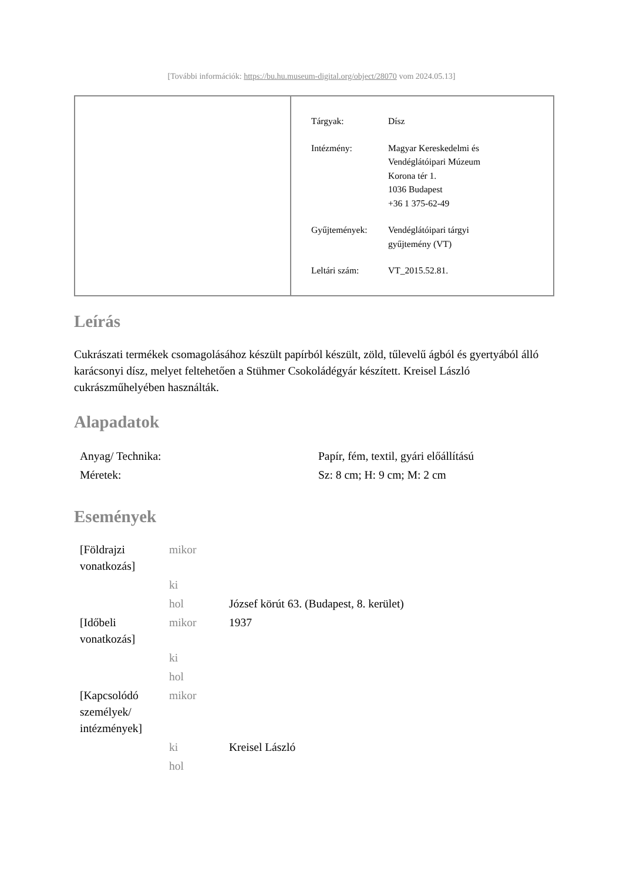[További információk: https://bu.hu.museum-digital.org/object/28070 vom 2024.05.13]
| Tárgyak: | Dísz |
| Intézmény: | Magyar Kereskedelmi és Vendéglátóipari Múzeum Korona tér 1. 1036 Budapest +36 1 375-62-49 |
| Gyűjtemények: | Vendéglátóipari tárgyi gyűjtemény (VT) |
| Leltári szám: | VT_2015.52.81. |
Leírás
Cukrászati termékek csomagolásához készült papírból készült, zöld, tűlevelű ágból és gyertyából álló karácsonyi dísz, melyet feltehetően a Stühmer Csokoládégyár készített. Kreisel László cukrászműhelyében használták.
Alapadatok
| Anyag/ Technika: | Papír, fém, textil, gyári előállítású |
| Méretek: | Sz: 8 cm; H: 9 cm; M: 2 cm |
Események
| [Földrajzi vonatkozás] | mikor | |
| | ki | |
| | hol | József körút 63. (Budapest, 8. kerület) |
| [Időbeli vonatkozás] | mikor | 1937 |
| | ki | |
| | hol | |
| [Kapcsolódó személyek/ intézmények] | mikor | |
| | ki | Kreisel László |
| | hol | |